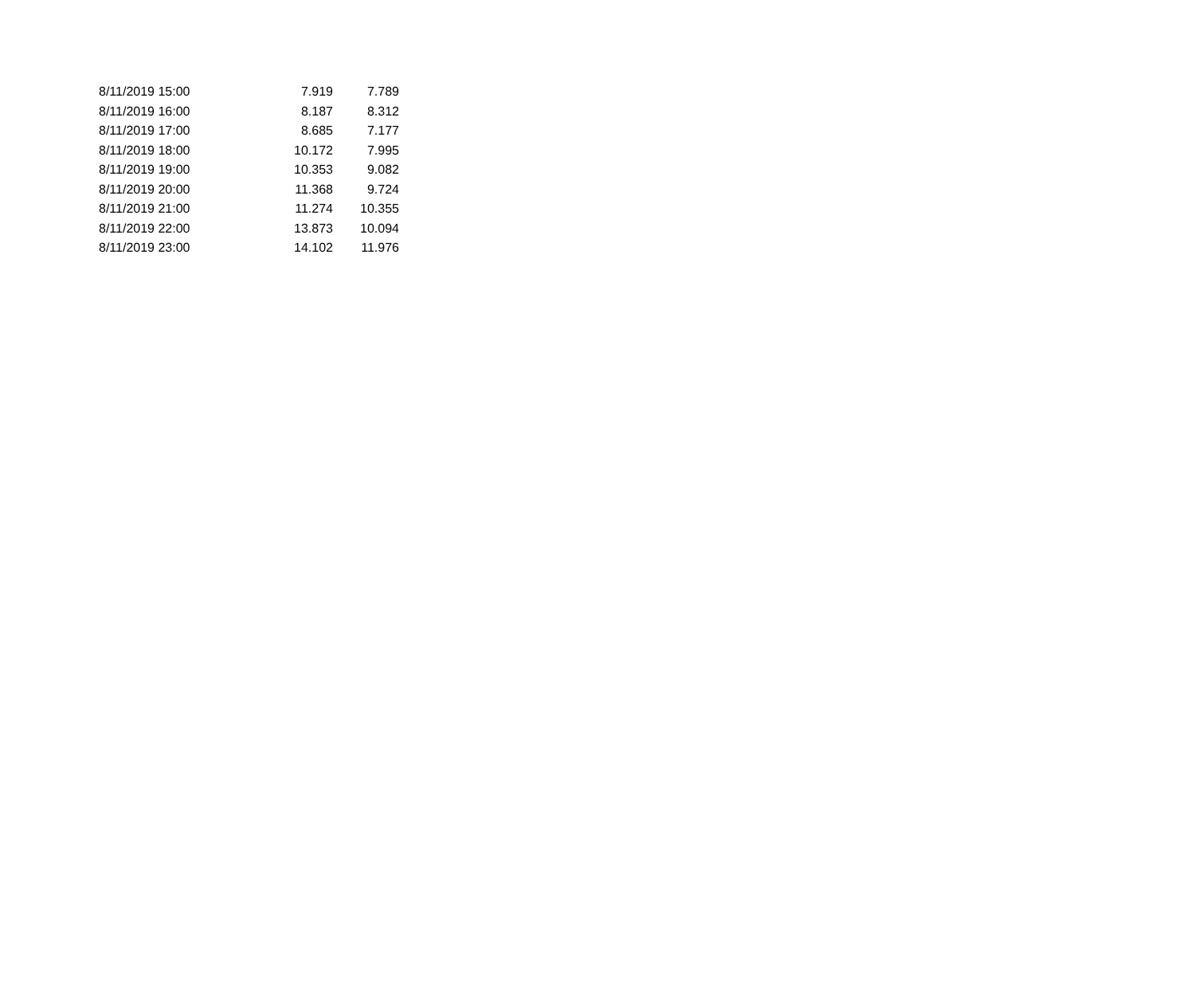| 8/11/2019 15:00 | 7.919 | 7.789 |
| 8/11/2019 16:00 | 8.187 | 8.312 |
| 8/11/2019 17:00 | 8.685 | 7.177 |
| 8/11/2019 18:00 | 10.172 | 7.995 |
| 8/11/2019 19:00 | 10.353 | 9.082 |
| 8/11/2019 20:00 | 11.368 | 9.724 |
| 8/11/2019 21:00 | 11.274 | 10.355 |
| 8/11/2019 22:00 | 13.873 | 10.094 |
| 8/11/2019 23:00 | 14.102 | 11.976 |